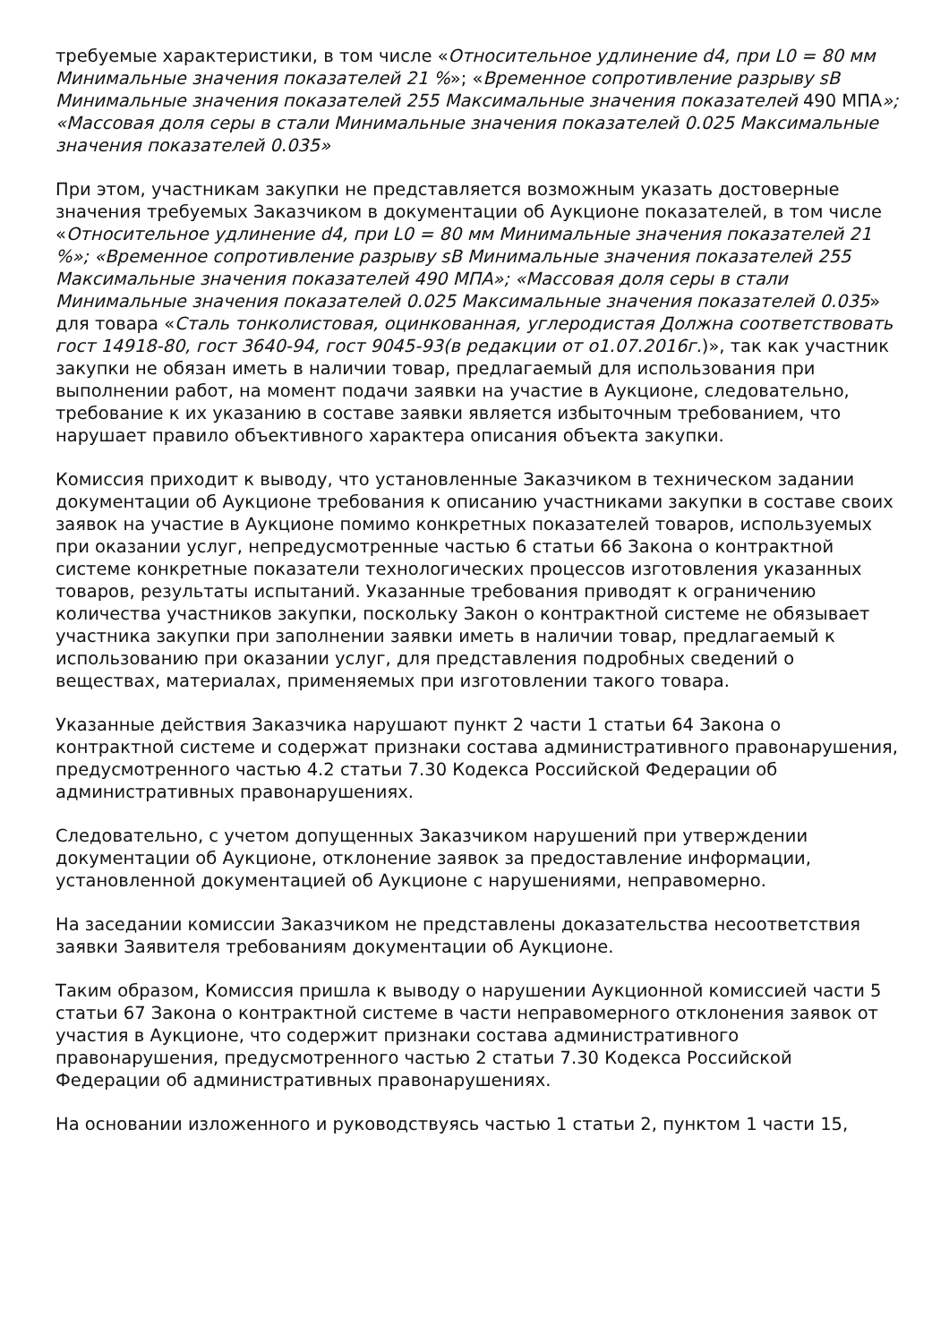требуемые характеристики, в том числе «Относительное удлинение d4, при L0 = 80 мм Минимальные значения показателей 21 %»; «Временное сопротивление разрыву sB Минимальные значения показателей 255 Максимальные значения показателей 490 МПА»; «Массовая доля серы в стали Минимальные значения показателей 0.025 Максимальные значения показателей 0.035»
При этом, участникам закупки не представляется возможным указать достоверные значения требуемых Заказчиком в документации об Аукционе показателей, в том числе «Относительное удлинение d4, при L0 = 80 мм Минимальные значения показателей 21 %»; «Временное сопротивление разрыву sB Минимальные значения показателей 255 Максимальные значения показателей 490 МПА»; «Массовая доля серы в стали Минимальные значения показателей 0.025 Максимальные значения показателей 0.035» для товара «Сталь тонколистовая, оцинкованная, углеродистая Должна соответствовать гост 14918-80, гост 3640-94, гост 9045-93(в редакции от о1.07.2016г.)», так как участник закупки не обязан иметь в наличии товар, предлагаемый для использования при выполнении работ, на момент подачи заявки на участие в Аукционе, следовательно, требование к их указанию в составе заявки является избыточным требованием, что нарушает правило объективного характера описания объекта закупки.
Комиссия приходит к выводу, что установленные Заказчиком в техническом задании документации об Аукционе требования к описанию участниками закупки в составе своих заявок на участие в Аукционе помимо конкретных показателей товаров, используемых при оказании услуг, непредусмотренные частью 6 статьи 66 Закона о контрактной системе конкретные показатели технологических процессов изготовления указанных товаров, результаты испытаний. Указанные требования приводят к ограничению количества участников закупки, поскольку Закон о контрактной системе не обязывает участника закупки при заполнении заявки иметь в наличии товар, предлагаемый к использованию при оказании услуг, для представления подробных сведений о веществах, материалах, применяемых при изготовлении такого товара.
Указанные действия Заказчика нарушают пункт 2 части 1 статьи 64 Закона о контрактной системе и содержат признаки состава административного правонарушения, предусмотренного частью 4.2 статьи 7.30 Кодекса Российской Федерации об административных правонарушениях.
Следовательно, с учетом допущенных Заказчиком нарушений при утверждении документации об Аукционе, отклонение заявок за предоставление информации, установленной документацией об Аукционе с нарушениями, неправомерно.
На заседании комиссии Заказчиком не представлены доказательства несоответствия заявки Заявителя требованиям документации об Аукционе.
Таким образом, Комиссия пришла к выводу о нарушении Аукционной комиссией части 5 статьи 67 Закона о контрактной системе в части неправомерного отклонения заявок от участия в Аукционе, что содержит признаки состава административного правонарушения, предусмотренного частью 2 статьи 7.30 Кодекса Российской Федерации об административных правонарушениях.
На основании изложенного и руководствуясь частью 1 статьи 2, пунктом 1 части 15,